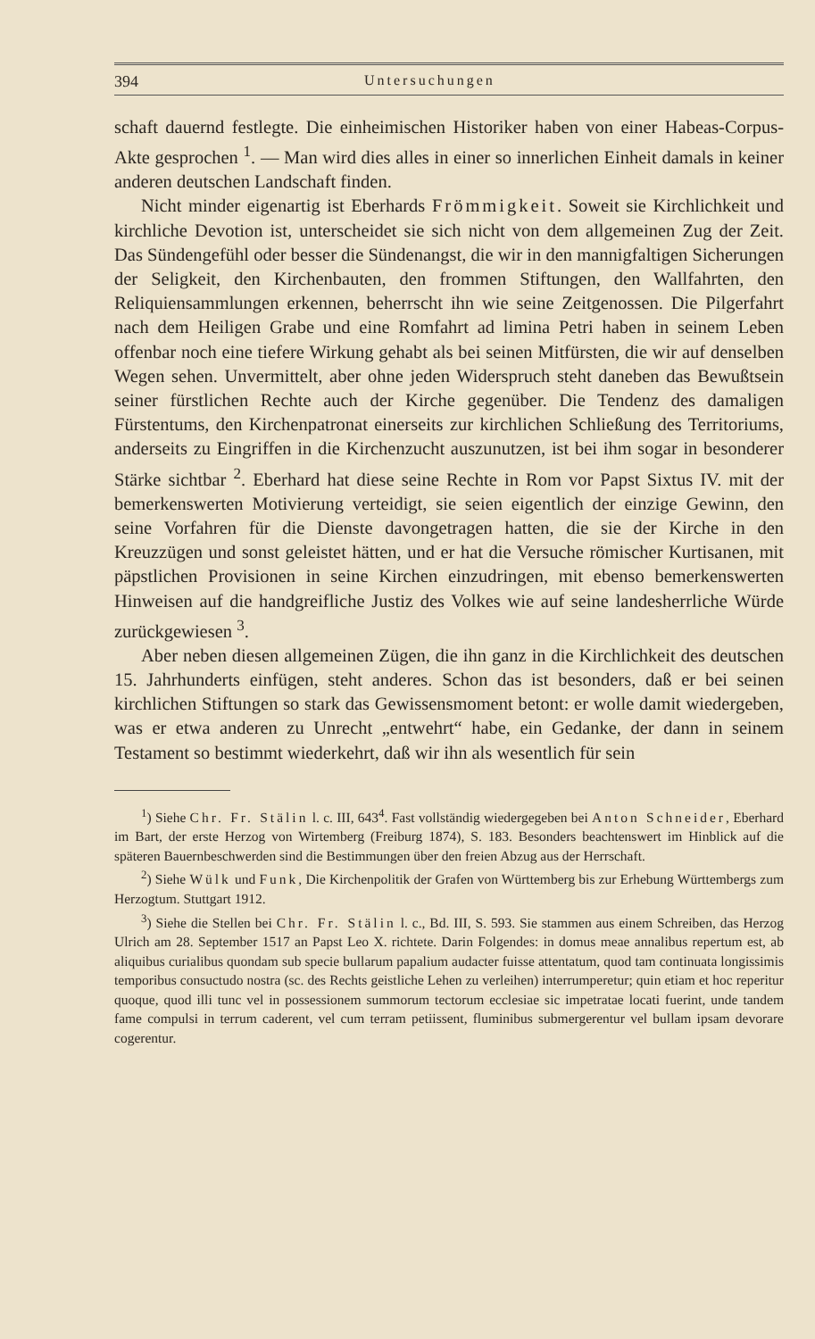394 Untersuchungen
schaft dauernd festlegte. Die einheimischen Historiker haben von einer Habeas-Corpus-Akte gesprochen <sup>1</sup>. — Man wird dies alles in einer so innerlichen Einheit damals in keiner anderen deutschen Landschaft finden.
Nicht minder eigenartig ist Eberhards Frömmigkeit. Soweit sie Kirchlichkeit und kirchliche Devotion ist, unterscheidet sie sich nicht von dem allgemeinen Zug der Zeit. Das Sündengefühl oder besser die Sündenangst, die wir in den mannigfaltigen Sicherungen der Seligkeit, den Kirchenbauten, den frommen Stiftungen, den Wallfahrten, den Reliquiensammlungen erkennen, beherrscht ihn wie seine Zeitgenossen. Die Pilgerfahrt nach dem Heiligen Grabe und eine Romfahrt ad limina Petri haben in seinem Leben offenbar noch eine tiefere Wirkung gehabt als bei seinen Mitfürsten, die wir auf denselben Wegen sehen. Unvermittelt, aber ohne jeden Widerspruch steht daneben das Bewußtsein seiner fürstlichen Rechte auch der Kirche gegenüber. Die Tendenz des damaligen Fürstentums, den Kirchenpatronat einerseits zur kirchlichen Schließung des Territoriums, anderseits zu Eingriffen in die Kirchenzucht auszunutzen, ist bei ihm sogar in besonderer Stärke sichtbar <sup>2</sup>. Eberhard hat diese seine Rechte in Rom vor Papst Sixtus IV. mit der bemerkenswerten Motivierung verteidigt, sie seien eigentlich der einzige Gewinn, den seine Vorfahren für die Dienste davongetragen hatten, die sie der Kirche in den Kreuzzügen und sonst geleistet hätten, und er hat die Versuche römischer Kurtisanen, mit päpstlichen Provisionen in seine Kirchen einzudringen, mit ebenso bemerkenswerten Hinweisen auf die handgreifliche Justiz des Volkes wie auf seine landesherrliche Würde zurückgewiesen <sup>3</sup>.
Aber neben diesen allgemeinen Zügen, die ihn ganz in die Kirchlichkeit des deutschen 15. Jahrhunderts einfügen, steht anderes. Schon das ist besonders, daß er bei seinen kirchlichen Stiftungen so stark das Gewissensmoment betont: er wolle damit wiedergeben, was er etwa anderen zu Unrecht „entwehrt“ habe, ein Gedanke, der dann in seinem Testament so bestimmt wiederkehrt, daß wir ihn als wesentlich für sein
<sup>1</sup>) Siehe Chr. Fr. Stälin l. c. III, 643<sup>4</sup>. Fast vollständig wiedergegeben bei Anton Schneider, Eberhard im Bart, der erste Herzog von Wirtemberg (Freiburg 1874), S. 183. Besonders beachtenswert im Hinblick auf die späteren Bauernbeschwerden sind die Bestimmungen über den freien Abzug aus der Herrschaft.
<sup>2</sup>) Siehe Wülk und Funk, Die Kirchenpolitik der Grafen von Württemberg bis zur Erhebung Württembergs zum Herzogtum. Stuttgart 1912.
<sup>3</sup>) Siehe die Stellen bei Chr. Fr. Stälin l. c., Bd. III, S. 593. Sie stammen aus einem Schreiben, das Herzog Ulrich am 28. September 1517 an Papst Leo X. richtete. Darin Folgendes: in domus meae annalibus repertum est, ab aliquibus curialibus quondam sub specie bullarum papalium audacter fuisse attentatum, quod tam continuata longissimis temporibus consuctudo nostra (sc. des Rechts geistliche Lehen zu verleihen) interrumperetur; quin etiam et hoc reperitur quoque, quod illi tunc vel in possessionem summorum tectorum ecclesiae sic impetratae locati fuerint, unde tandem fame compulsi in terrum caderent, vel cum terram petiissent, fluminibus submergerentur vel bullam ipsam devorare cogerentur.